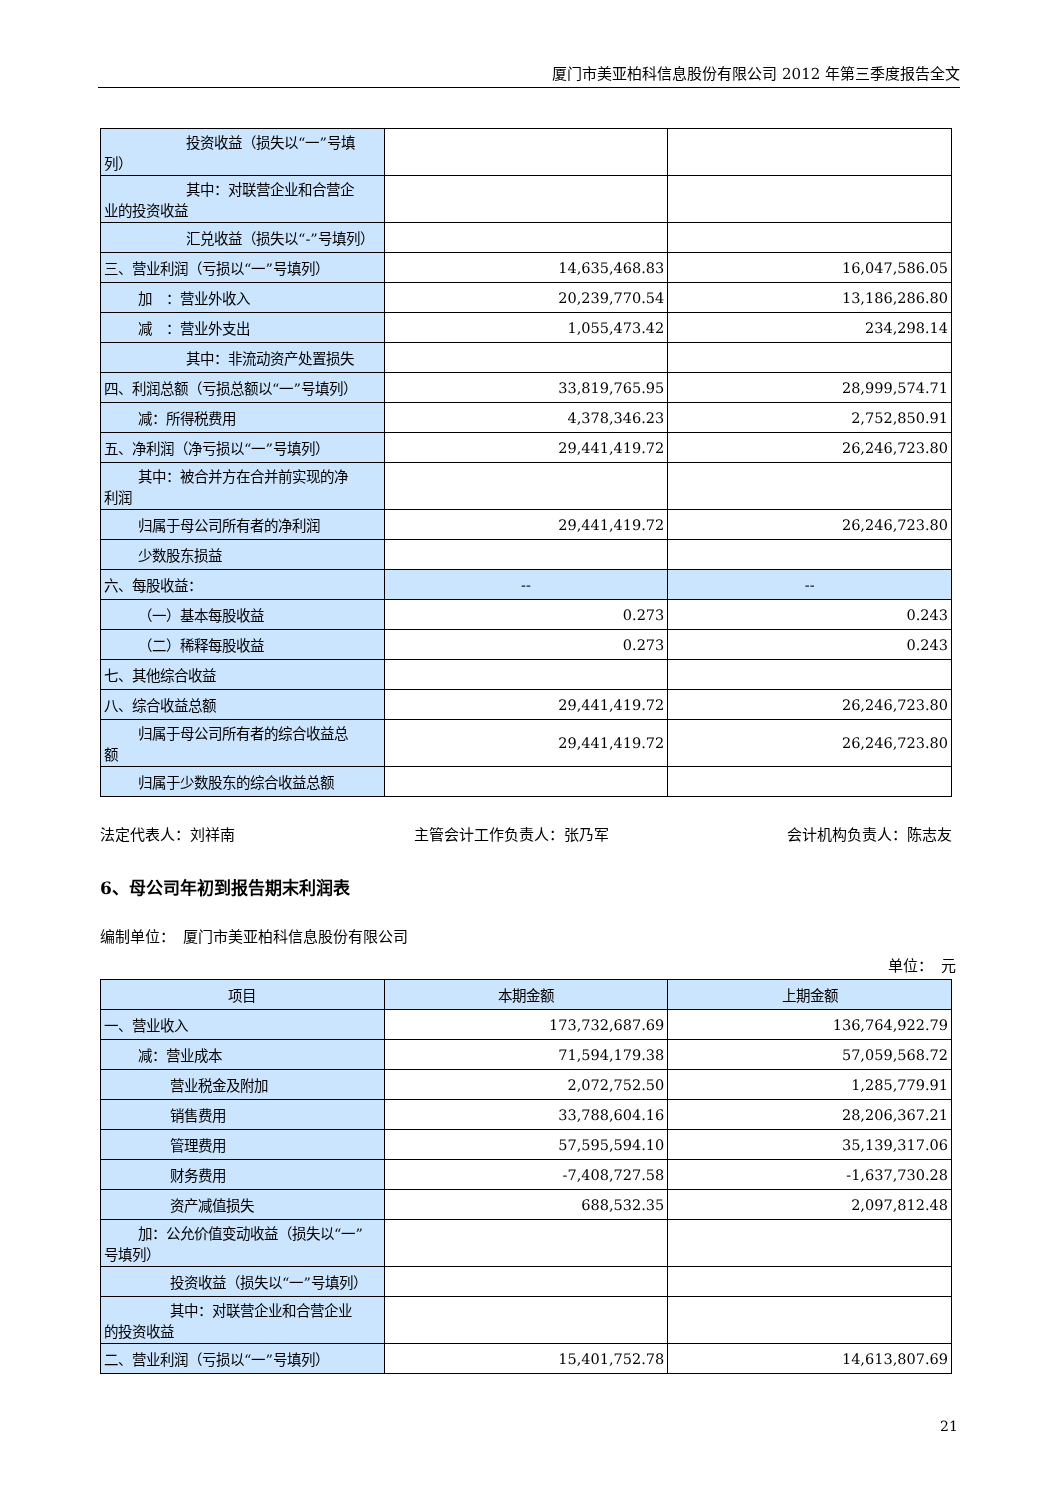厦门市美亚柏科信息股份有限公司 2012 年第三季度报告全文
| 投资收益（损失以“一”号填 列） | | |
| 其中：对联营企业和合营企 业的投资收益 | | |
| 汇兑收益（损失以“-”号填列） | | |
| 三、营业利润（亏损以“一”号填列） | 14,635,468.83 | 16,047,586.05 |
| 加 ：营业外收入 | 20,239,770.54 | 13,186,286.80 |
| 减 ：营业外支出 | 1,055,473.42 | 234,298.14 |
| 其中：非流动资产处置损失 | | |
| 四、利润总额（亏损总额以“一”号填列） | 33,819,765.95 | 28,999,574.71 |
| 减：所得税费用 | 4,378,346.23 | 2,752,850.91 |
| 五、净利润（净亏损以“一”号填列） | 29,441,419.72 | 26,246,723.80 |
| 其中：被合并方在合并前实现的净 利润 | | |
| 归属于母公司所有者的净利润 | 29,441,419.72 | 26,246,723.80 |
| 少数股东损益 | | |
| 六、每股收益： | -- | -- |
| （一）基本每股收益 | 0.273 | 0.243 |
| （二）稀释每股收益 | 0.273 | 0.243 |
| 七、其他综合收益 | | |
| 八、综合收益总额 | 29,441,419.72 | 26,246,723.80 |
| 归属于母公司所有者的综合收益总 额 | 29,441,419.72 | 26,246,723.80 |
| 归属于少数股东的综合收益总额 | | |
法定代表人：刘祥南 主管会计工作负责人：张乃军 会计机构负责人：陈志友
6、母公司年初到报告期末利润表
编制单位：　厦门市美亚柏科信息股份有限公司
单位：　元
| 项目 | 本期金额 | 上期金额 |
| --- | --- | --- |
| 一、营业收入 | 173,732,687.69 | 136,764,922.79 |
| 减：营业成本 | 71,594,179.38 | 57,059,568.72 |
| 营业税金及附加 | 2,072,752.50 | 1,285,779.91 |
| 销售费用 | 33,788,604.16 | 28,206,367.21 |
| 管理费用 | 57,595,594.10 | 35,139,317.06 |
| 财务费用 | -7,408,727.58 | -1,637,730.28 |
| 资产减值损失 | 688,532.35 | 2,097,812.48 |
| 加：公允价值变动收益（损失以“一” 号填列） | | |
| 投资收益（损失以“一”号填列） | | |
| 其中：对联营企业和合营企业 的投资收益 | | |
| 二、营业利润（亏损以“一”号填列） | 15,401,752.78 | 14,613,807.69 |
21